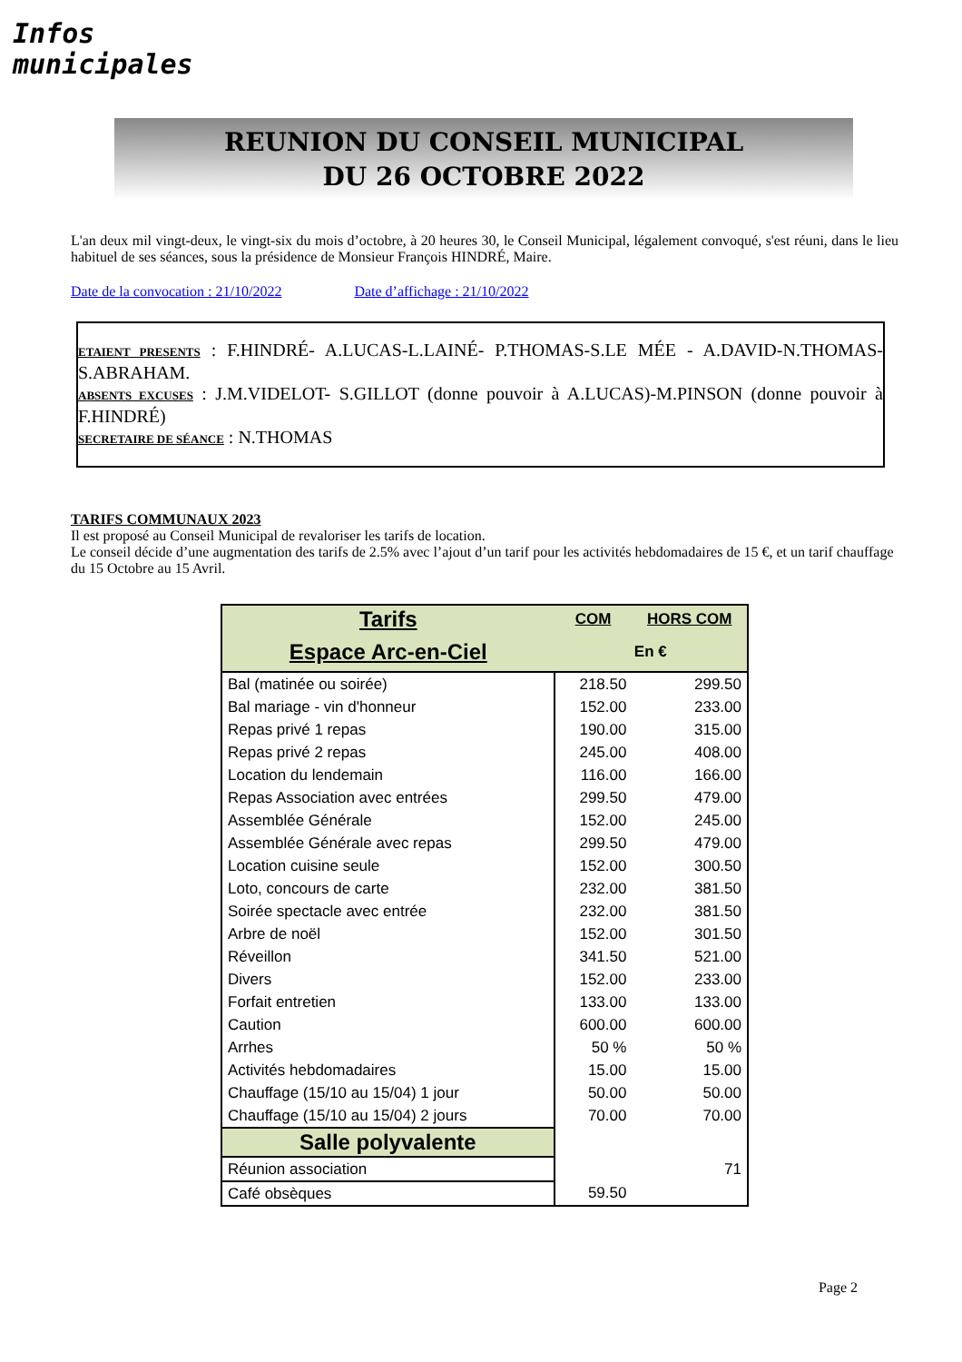Infos municipales
REUNION DU CONSEIL MUNICIPAL
DU 26 OCTOBRE 2022
L'an deux mil vingt-deux, le vingt-six du mois d’octobre, à 20 heures 30, le Conseil Municipal, légalement convoqué, s'est réuni, dans le lieu habituel de ses séances, sous la présidence de Monsieur François HINDRÉ, Maire.
Date de la convocation : 21/10/2022 Date d’affichage : 21/10/2022
ETAIENT PRESENTS : F.HINDRÉ- A.LUCAS-L.LAINÉ- P.THOMAS-S.LE MÉE - A.DAVID-N.THOMAS-S.ABRAHAM.
ABSENTS EXCUSES : J.M.VIDELOT- S.GILLOT (donne pouvoir à A.LUCAS)-M.PINSON (donne pouvoir à F.HINDRÉ)
SECRETAIRE DE SÉANCE : N.THOMAS
TARIFS COMMUNAUX 2023
Il est proposé au Conseil Municipal de revaloriser les tarifs de location.
Le conseil décide d’une augmentation des tarifs de 2.5% avec l’ajout d’un tarif pour les activités hebdomadaires de 15 €, et un tarif chauffage du 15 Octobre au 15 Avril.
| Tarifs | COM | HORS COM |
| --- | --- | --- |
| Espace Arc-en-Ciel | En € | |
| Bal (matinée ou soirée) | 218.50 | 299.50 |
| Bal mariage - vin d'honneur | 152.00 | 233.00 |
| Repas privé 1 repas | 190.00 | 315.00 |
| Repas privé 2 repas | 245.00 | 408.00 |
| Location du lendemain | 116.00 | 166.00 |
| Repas Association avec entrées | 299.50 | 479.00 |
| Assemblée Générale | 152.00 | 245.00 |
| Assemblée Générale avec repas | 299.50 | 479.00 |
| Location cuisine seule | 152.00 | 300.50 |
| Loto, concours de carte | 232.00 | 381.50 |
| Soirée spectacle avec entrée | 232.00 | 381.50 |
| Arbre de noël | 152.00 | 301.50 |
| Réveillon | 341.50 | 521.00 |
| Divers | 152.00 | 233.00 |
| Forfait entretien | 133.00 | 133.00 |
| Caution | 600.00 | 600.00 |
| Arrhes | 50 % | 50 % |
| Activités hebdomadaires | 15.00 | 15.00 |
| Chauffage (15/10 au 15/04) 1 jour | 50.00 | 50.00 |
| Chauffage (15/10 au 15/04) 2 jours | 70.00 | 70.00 |
| Salle polyvalente | | |
| Réunion association | | 71 |
| Café obsèques | 59.50 | |
Page 2